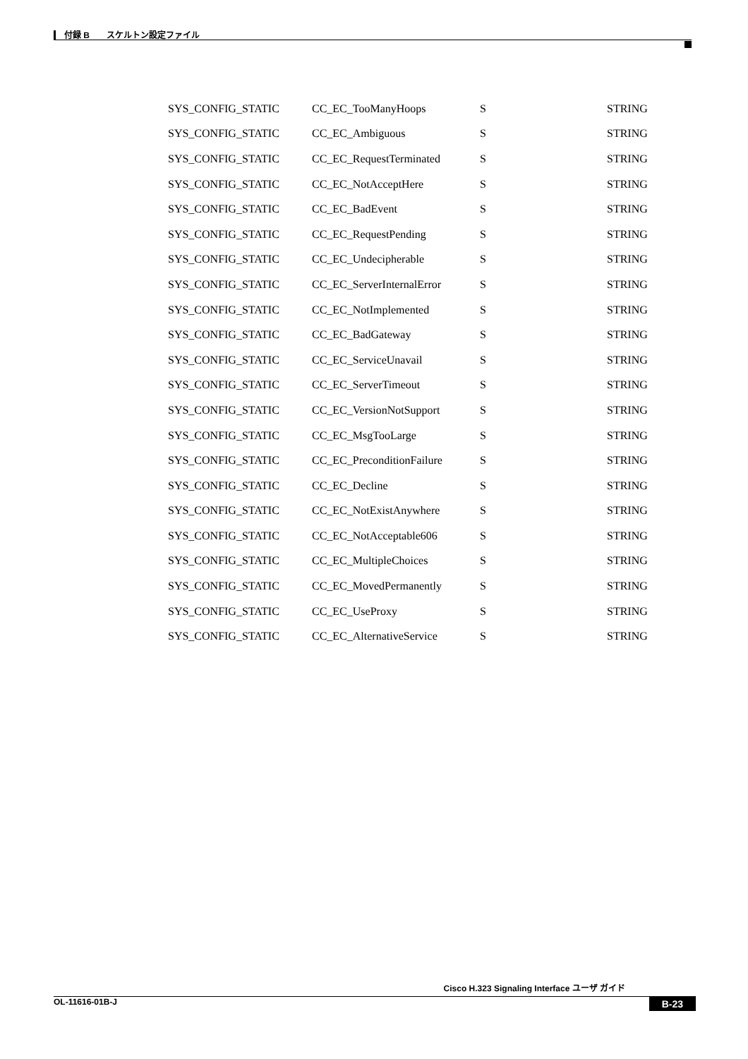付録 B　　スケルトン設定ファイル
| SYS_CONFIG_STATIC | CC_EC_TooManyHoops | S | STRING |
| SYS_CONFIG_STATIC | CC_EC_Ambiguous | S | STRING |
| SYS_CONFIG_STATIC | CC_EC_RequestTerminated | S | STRING |
| SYS_CONFIG_STATIC | CC_EC_NotAcceptHere | S | STRING |
| SYS_CONFIG_STATIC | CC_EC_BadEvent | S | STRING |
| SYS_CONFIG_STATIC | CC_EC_RequestPending | S | STRING |
| SYS_CONFIG_STATIC | CC_EC_Undecipherable | S | STRING |
| SYS_CONFIG_STATIC | CC_EC_ServerInternalError | S | STRING |
| SYS_CONFIG_STATIC | CC_EC_NotImplemented | S | STRING |
| SYS_CONFIG_STATIC | CC_EC_BadGateway | S | STRING |
| SYS_CONFIG_STATIC | CC_EC_ServiceUnavail | S | STRING |
| SYS_CONFIG_STATIC | CC_EC_ServerTimeout | S | STRING |
| SYS_CONFIG_STATIC | CC_EC_VersionNotSupport | S | STRING |
| SYS_CONFIG_STATIC | CC_EC_MsgTooLarge | S | STRING |
| SYS_CONFIG_STATIC | CC_EC_PreconditionFailure | S | STRING |
| SYS_CONFIG_STATIC | CC_EC_Decline | S | STRING |
| SYS_CONFIG_STATIC | CC_EC_NotExistAnywhere | S | STRING |
| SYS_CONFIG_STATIC | CC_EC_NotAcceptable606 | S | STRING |
| SYS_CONFIG_STATIC | CC_EC_MultipleChoices | S | STRING |
| SYS_CONFIG_STATIC | CC_EC_MovedPermanently | S | STRING |
| SYS_CONFIG_STATIC | CC_EC_UseProxy | S | STRING |
| SYS_CONFIG_STATIC | CC_EC_AlternativeService | S | STRING |
Cisco H.323 Signaling Interface ユーザ ガイド
OL-11616-01B-J B-23